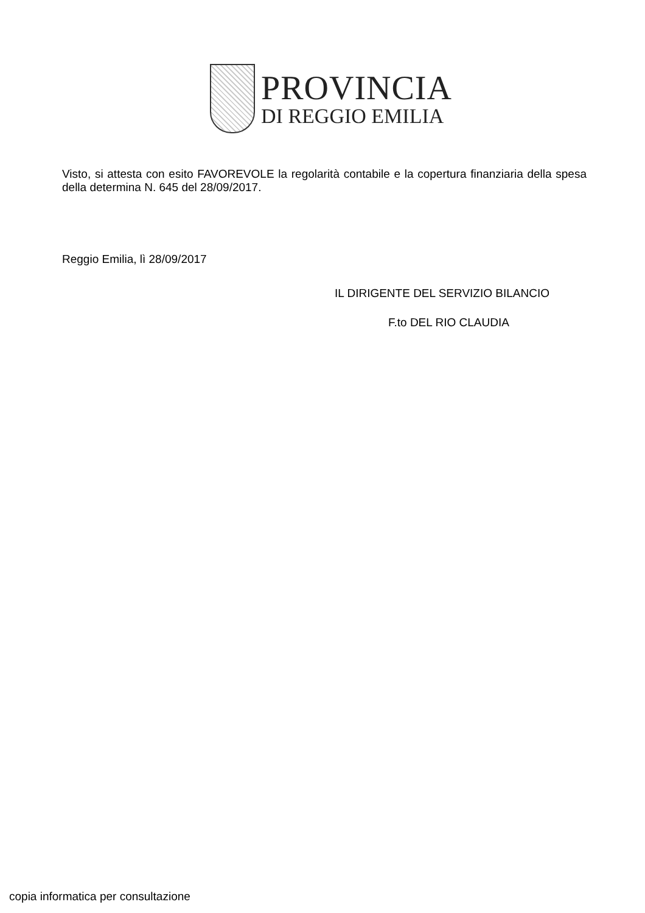PROVINCIA
DI REGGIO EMILIA
Visto, si attesta con esito FAVOREVOLE la regolarità contabile e la copertura finanziaria della spesa della determina N. 645 del 28/09/2017.
Reggio Emilia, lì 28/09/2017
IL DIRIGENTE DEL SERVIZIO BILANCIO
F.to DEL RIO CLAUDIA
copia informatica per consultazione